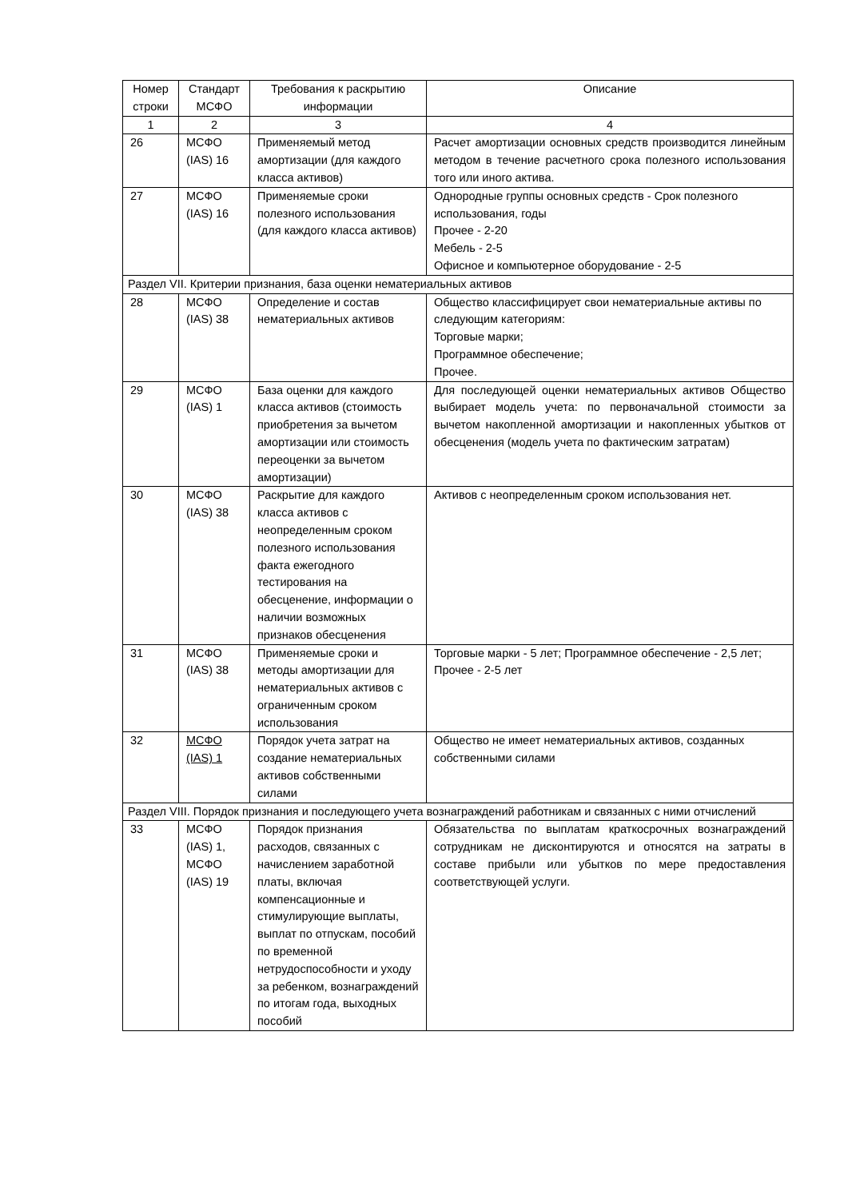| Номер строки | Стандарт МСФО | Требования к раскрытию информации | Описание |
| --- | --- | --- | --- |
| 1 | 2 | 3 | 4 |
| 26 | МСФО (IAS) 16 | Применяемый метод амортизации (для каждого класса активов) | Расчет амортизации основных средств производится линейным методом в течение расчетного срока полезного использования того или иного актива. |
| 27 | МСФО (IAS) 16 | Применяемые сроки полезного использования (для каждого класса активов) | Однородные группы основных средств - Срок полезного использования, годы Прочее - 2-20 Мебель - 2-5 Офисное и компьютерное оборудование - 2-5 |
| Раздел VII. Критерии признания, база оценки нематериальных активов | | | |
| 28 | МСФО (IAS) 38 | Определение и состав нематериальных активов | Общество классифицирует свои нематериальные активы по следующим категориям: Торговые марки; Программное обеспечение; Прочее. |
| 29 | МСФО (IAS) 1 | База оценки для каждого класса активов (стоимость приобретения за вычетом амортизации или стоимость переоценки за вычетом амортизации) | Для последующей оценки нематериальных активов Общество выбирает модель учета: по первоначальной стоимости за вычетом накопленной амортизации и накопленных убытков от обесценения (модель учета по фактическим затратам) |
| 30 | МСФО (IAS) 38 | Раскрытие для каждого класса активов с неопределенным сроком полезного использования факта ежегодного тестирования на обесценение, информации о наличии возможных признаков обесценения | Активов с неопределенным сроком использования нет. |
| 31 | МСФО (IAS) 38 | Применяемые сроки и методы амортизации для нематериальных активов с ограниченным сроком использования | Торговые марки - 5 лет; Программное обеспечение - 2,5 лет; Прочее - 2-5 лет |
| 32 | МСФО (IAS) 1 | Порядок учета затрат на создание нематериальных активов собственными силами | Общество не имеет нематериальных активов, созданных собственными силами |
| Раздел VIII. Порядок признания и последующего учета вознаграждений работникам и связанных с ними отчислений | | | |
| 33 | МСФО (IAS) 1, МСФО (IAS) 19 | Порядок признания расходов, связанных с начислением заработной платы, включая компенсационные и стимулирующие выплаты, выплат по отпускам, пособий по временной нетрудоспособности и уходу за ребенком, вознаграждений по итогам года, выходных пособий | Обязательства по выплатам краткосрочных вознаграждений сотрудникам не дисконтируются и относятся на затраты в составе прибыли или убытков по мере предоставления соответствующей услуги. |